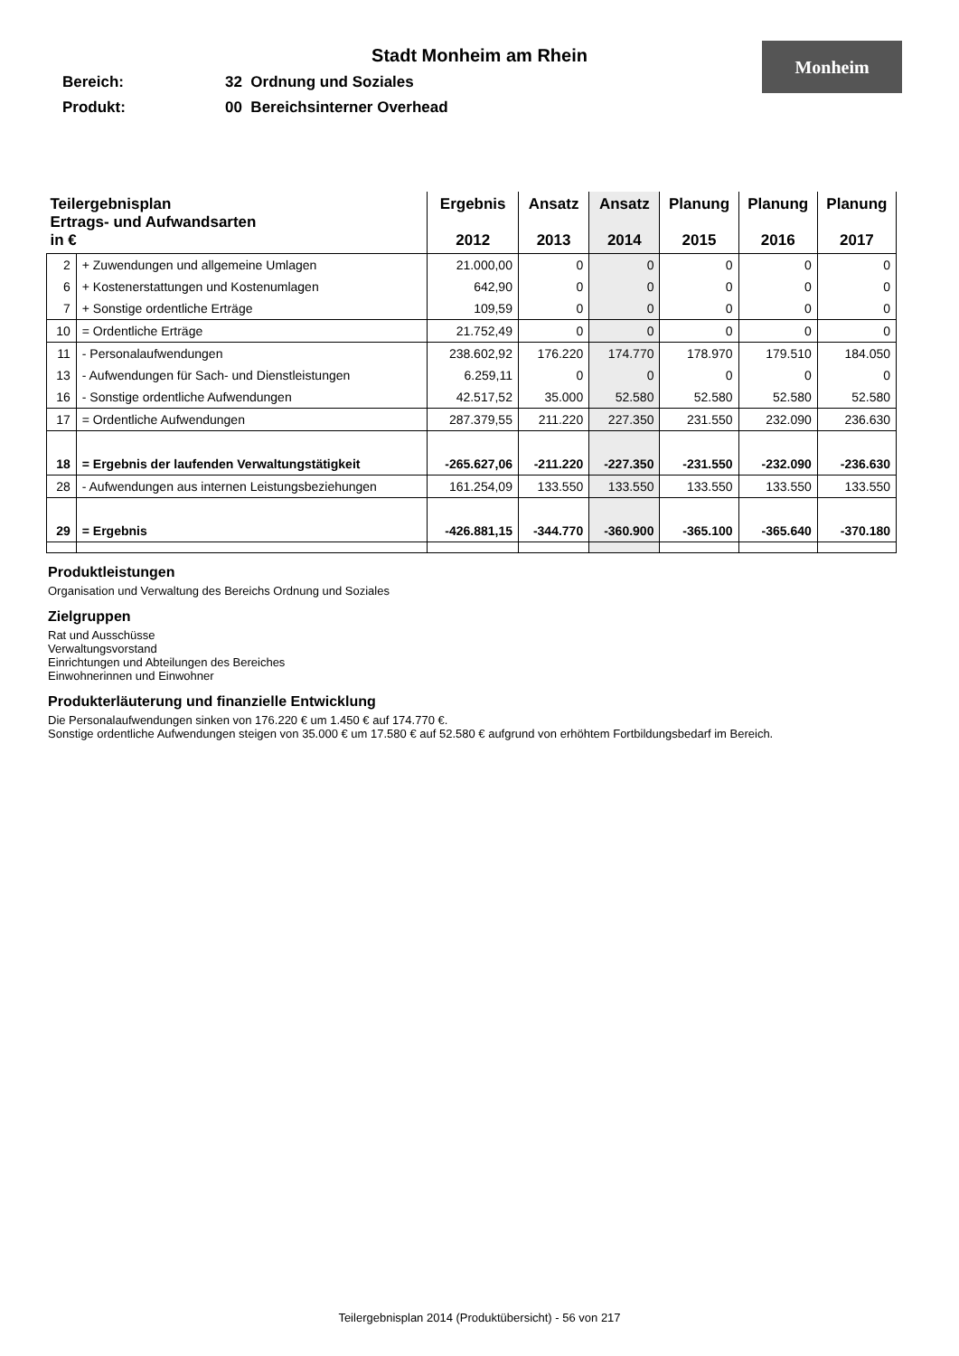Monheim
Stadt Monheim am Rhein
Bereich: 32 Ordnung und Soziales
Produkt: 00 Bereichsinterner Overhead
| Teilergebnisplan Ertrags- und Aufwandsarten in € | | Ergebnis 2012 | Ansatz 2013 | Ansatz 2014 | Planung 2015 | Planung 2016 | Planung 2017 |
| --- | --- | --- | --- | --- | --- | --- | --- |
| 2 | + Zuwendungen und allgemeine Umlagen | 21.000,00 | 0 | 0 | 0 | 0 | 0 |
| 6 | + Kostenerstattungen und Kostenumlagen | 642,90 | 0 | 0 | 0 | 0 | 0 |
| 7 | + Sonstige ordentliche Erträge | 109,59 | 0 | 0 | 0 | 0 | 0 |
| 10 | = Ordentliche Erträge | 21.752,49 | 0 | 0 | 0 | 0 | 0 |
| 11 | - Personalaufwendungen | 238.602,92 | 176.220 | 174.770 | 178.970 | 179.510 | 184.050 |
| 13 | - Aufwendungen für Sach- und Dienstleistungen | 6.259,11 | 0 | 0 | 0 | 0 | 0 |
| 16 | - Sonstige ordentliche Aufwendungen | 42.517,52 | 35.000 | 52.580 | 52.580 | 52.580 | 52.580 |
| 17 | = Ordentliche Aufwendungen | 287.379,55 | 211.220 | 227.350 | 231.550 | 232.090 | 236.630 |
| 18 | = Ergebnis der laufenden Verwaltungstätigkeit | -265.627,06 | -211.220 | -227.350 | -231.550 | -232.090 | -236.630 |
| 28 | - Aufwendungen aus internen Leistungsbeziehungen | 161.254,09 | 133.550 | 133.550 | 133.550 | 133.550 | 133.550 |
| 29 | = Ergebnis | -426.881,15 | -344.770 | -360.900 | -365.100 | -365.640 | -370.180 |
Produktleistungen
Organisation und Verwaltung des Bereichs Ordnung und Soziales
Zielgruppen
Rat und Ausschüsse
Verwaltungsvorstand
Einrichtungen und Abteilungen des Bereiches
Einwohnerinnen und Einwohner
Produkterläuterung und finanzielle Entwicklung
Die Personalaufwendungen sinken von 176.220 € um 1.450 € auf 174.770 €.
Sonstige ordentliche Aufwendungen steigen von 35.000 € um 17.580 € auf 52.580 € aufgrund von erhöhtem Fortbildungsbedarf im Bereich.
Teilergebnisplan 2014 (Produktübersicht) - 56 von 217